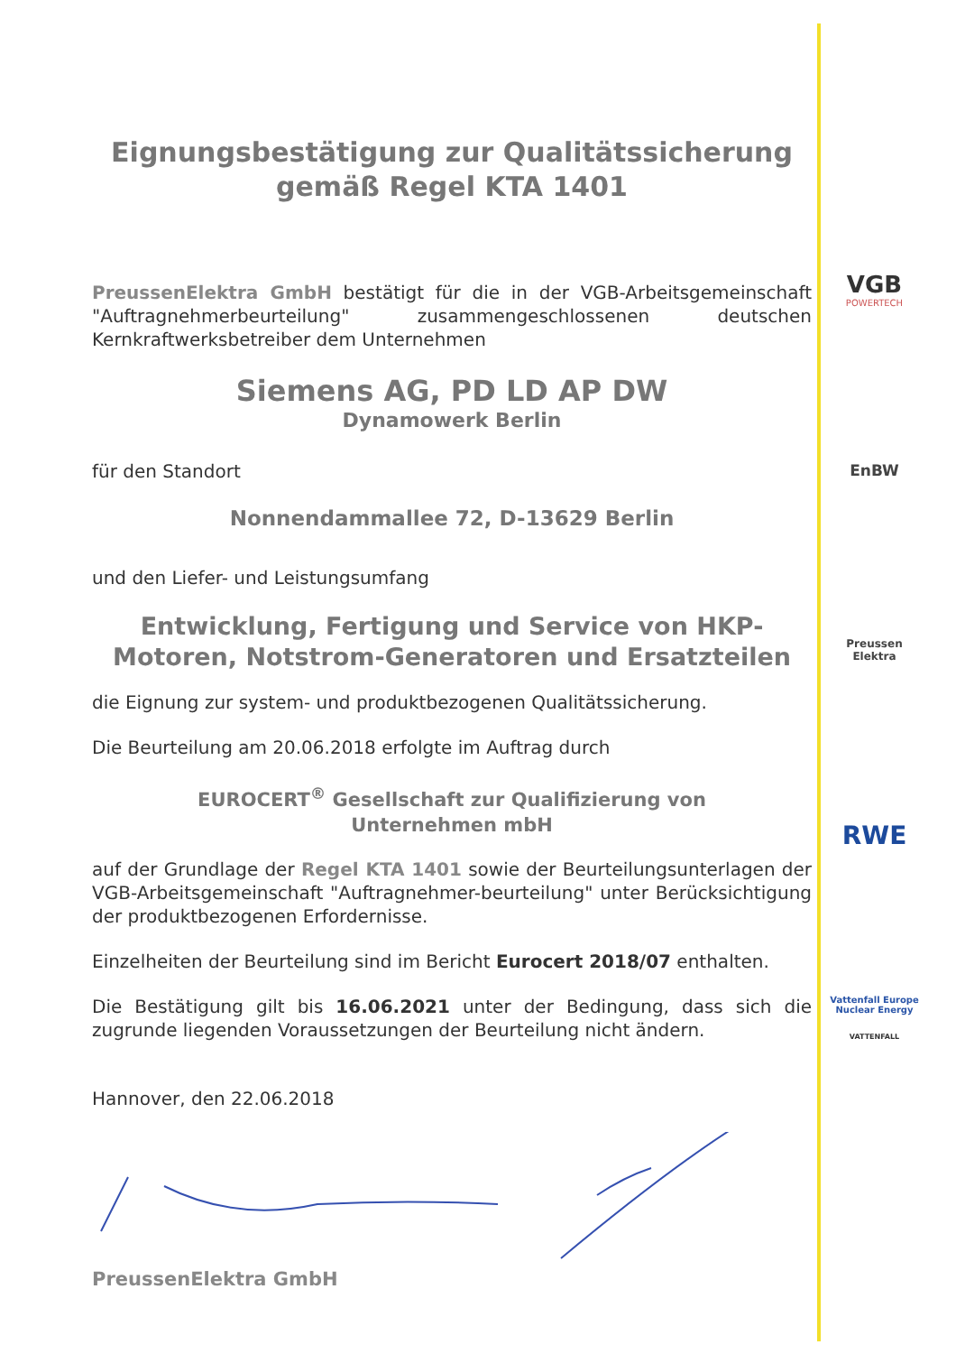Eignungsbestätigung zur Qualitätssicherung
gemäß Regel KTA 1401
PreussenElektra GmbH bestätigt für die in der VGB-Arbeitsgemeinschaft "Auftragnehmerbeurteilung" zusammengeschlossenen deutschen Kernkraftwerksbetreiber dem Unternehmen
Siemens AG, PD LD AP DW
Dynamowerk Berlin
für den Standort
Nonnendammallee 72, D-13629 Berlin
und den Liefer- und Leistungsumfang
Entwicklung, Fertigung und Service von HKP-Motoren, Notstrom-Generatoren und Ersatzteilen
die Eignung zur system- und produktbezogenen Qualitätssicherung.
Die Beurteilung am 20.06.2018 erfolgte im Auftrag durch
EUROCERT<sup>®</sup> Gesellschaft zur Qualifizierung von
Unternehmen mbH
auf der Grundlage der Regel KTA 1401 sowie der Beurteilungsunterlagen der VGB-Arbeitsgemeinschaft "Auftragnehmer-beurteilung" unter Berücksichtigung der produktbezogenen Erfordernisse.
Einzelheiten der Beurteilung sind im Bericht Eurocert 2018/07 enthalten.
Die Bestätigung gilt bis 16.06.2021 unter der Bedingung, dass sich die zugrunde liegenden Voraussetzungen der Beurteilung nicht ändern.
Hannover, den 22.06.2018
PreussenElektra GmbH
VGB
POWERTECH
EnBW
Preussen
Elektra
RWE
Vattenfall Europe
Nuclear Energy
VATTENFALL